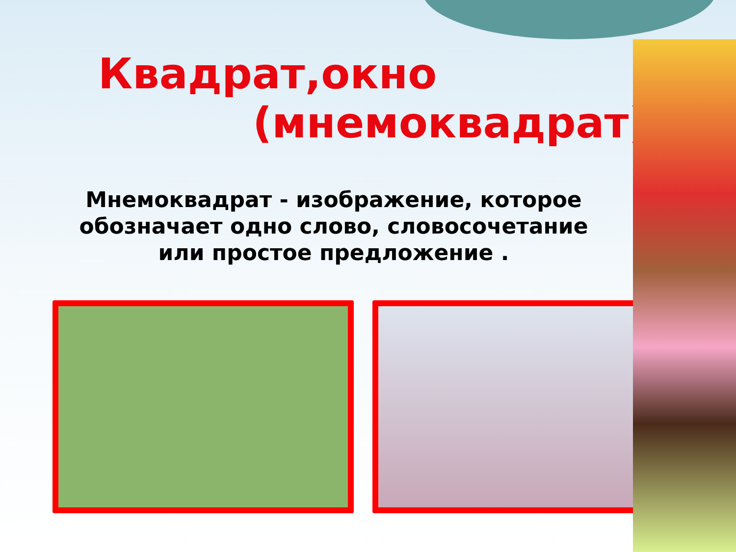Квадрат,окно
(мнемоквадрат)
Мнемоквадрат - изображение, которое обозначает одно слово, словосочетание или простое предложение .